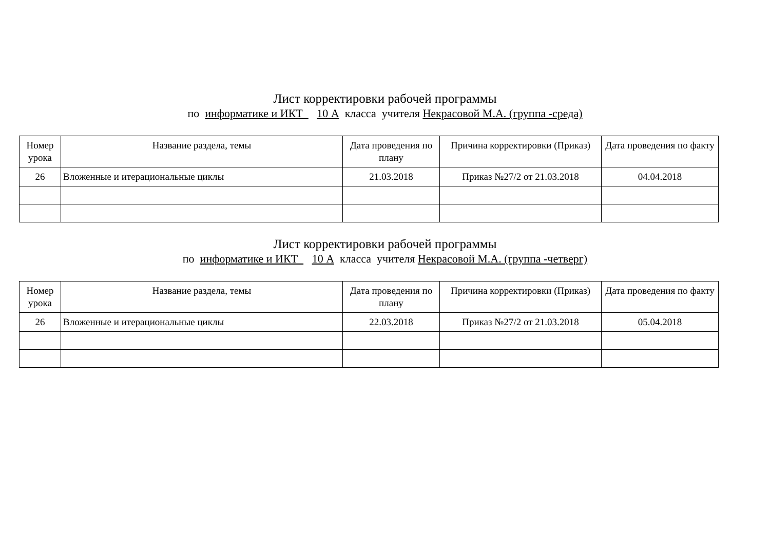Лист корректировки рабочей программы
по информатике и ИКТ 10 А класса учителя Некрасовой М.А. (группа -среда)
| Номер урока | Название раздела, темы | Дата проведения по плану | Причина корректировки (Приказ) | Дата проведения по факту |
| --- | --- | --- | --- | --- |
| 26 | Вложенные и итерациональные циклы | 21.03.2018 | Приказ №27/2 от 21.03.2018 | 04.04.2018 |
Лист корректировки рабочей программы
по информатике и ИКТ 10 А класса учителя Некрасовой М.А. (группа -четверг)
| Номер урока | Название раздела, темы | Дата проведения по плану | Причина корректировки (Приказ) | Дата проведения по факту |
| --- | --- | --- | --- | --- |
| 26 | Вложенные и итерациональные циклы | 22.03.2018 | Приказ №27/2 от 21.03.2018 | 05.04.2018 |